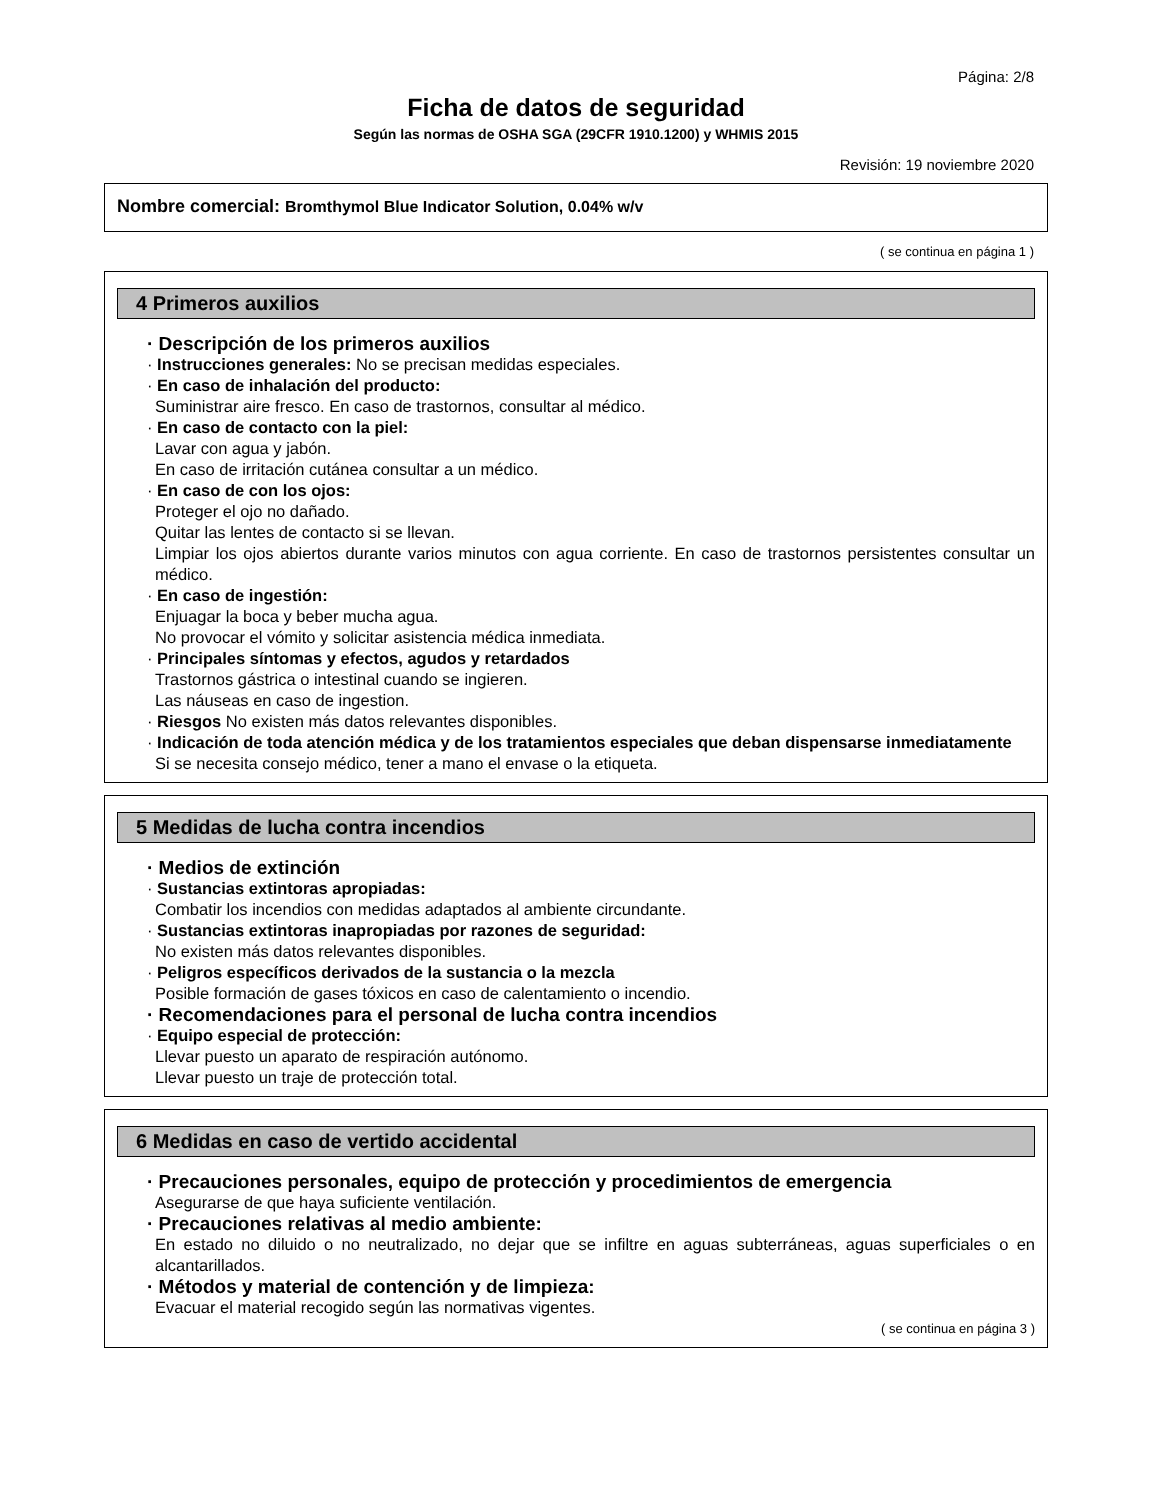Página: 2/8
Ficha de datos de seguridad
Según las normas de OSHA SGA (29CFR 1910.1200) y WHMIS 2015
Revisión: 19 noviembre 2020
Nombre comercial: Bromthymol Blue Indicator Solution, 0.04% w/v
( se continua en página 1 )
4 Primeros auxilios
· Descripción de los primeros auxilios
· Instrucciones generales: No se precisan medidas especiales.
· En caso de inhalación del producto:
Suministrar aire fresco. En caso de trastornos, consultar al médico.
· En caso de contacto con la piel:
Lavar con agua y jabón.
En caso de irritación cutánea consultar a un médico.
· En caso de con los ojos:
Proteger el ojo no dañado.
Quitar las lentes de contacto si se llevan.
Limpiar los ojos abiertos durante varios minutos con agua corriente. En caso de trastornos persistentes consultar un médico.
· En caso de ingestión:
Enjuagar la boca y beber mucha agua.
No provocar el vómito y solicitar asistencia médica inmediata.
· Principales síntomas y efectos, agudos y retardados
Trastornos gástrica o intestinal cuando se ingieren.
Las náuseas en caso de ingestion.
· Riesgos No existen más datos relevantes disponibles.
· Indicación de toda atención médica y de los tratamientos especiales que deban dispensarse inmediatamente
Si se necesita consejo médico, tener a mano el envase o la etiqueta.
5 Medidas de lucha contra incendios
· Medios de extinción
· Sustancias extintoras apropiadas:
Combatir los incendios con medidas adaptados al ambiente circundante.
· Sustancias extintoras inapropiadas por razones de seguridad:
No existen más datos relevantes disponibles.
· Peligros específicos derivados de la sustancia o la mezcla
Posible formación de gases tóxicos en caso de calentamiento o incendio.
· Recomendaciones para el personal de lucha contra incendios
· Equipo especial de protección:
Llevar puesto un aparato de respiración autónomo.
Llevar puesto un traje de protección total.
6 Medidas en caso de vertido accidental
· Precauciones personales, equipo de protección y procedimientos de emergencia
Asegurarse de que haya suficiente ventilación.
· Precauciones relativas al medio ambiente:
En estado no diluido o no neutralizado, no dejar que se infiltre en aguas subterráneas, aguas superficiales o en alcantarillados.
· Métodos y material de contención y de limpieza:
Evacuar el material recogido según las normativas vigentes.
( se continua en página 3 )